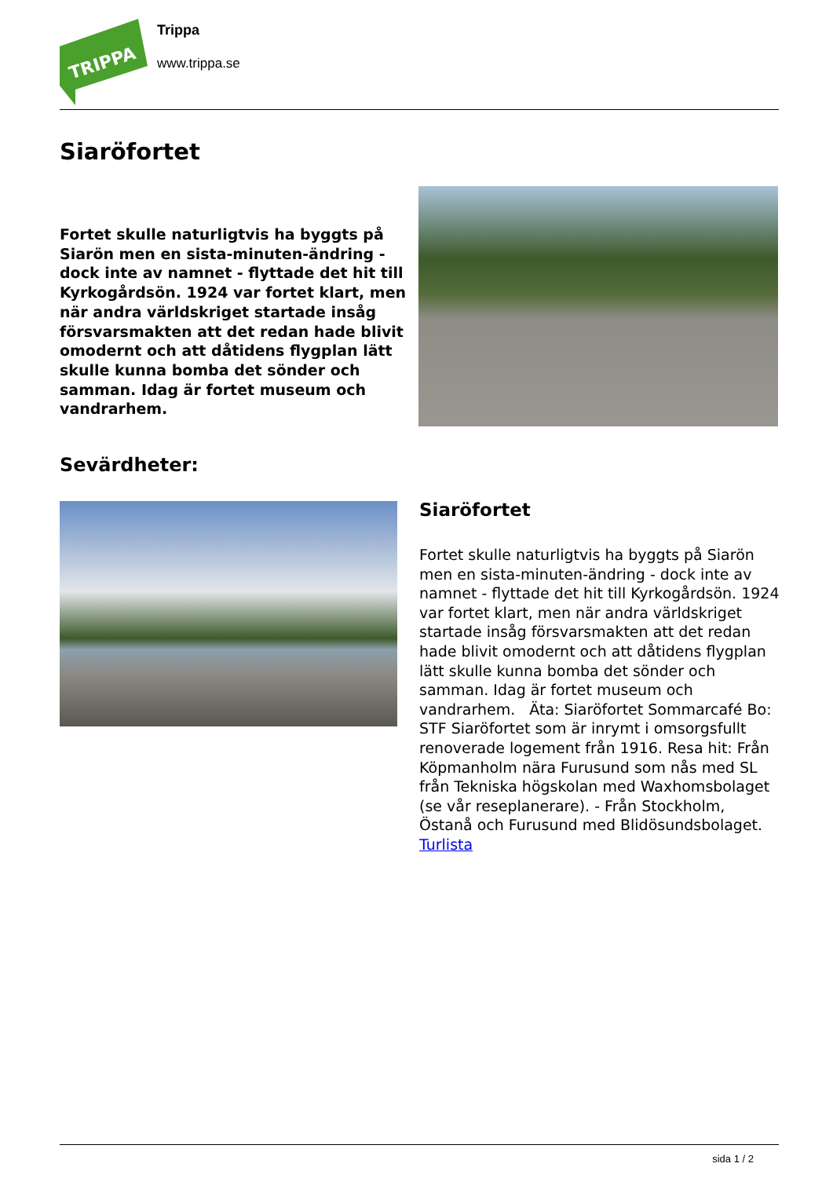TRIPPA
Trippa
www.trippa.se
Siaröfortet
Fortet skulle naturligtvis ha byggts på Siarön men en sista-minuten-ändring - dock inte av namnet - flyttade det hit till Kyrkogårdsön. 1924 var fortet klart, men när andra världskriget startade insåg försvarsmakten att det redan hade blivit omodernt och att dåtidens flygplan lätt skulle kunna bomba det sönder och samman. Idag är fortet museum och vandrarhem.
Sevärdheter:
Siaröfortet
Fortet skulle naturligtvis ha byggts på Siarön men en sista-minuten-ändring - dock inte av namnet - flyttade det hit till Kyrkogårdsön. 1924 var fortet klart, men när andra världskriget startade insåg försvarsmakten att det redan hade blivit omodernt och att dåtidens flygplan lätt skulle kunna bomba det sönder och samman. Idag är fortet museum och vandrarhem. Äta: Siaröfortet Sommarcafé Bo: STF Siaröfortet som är inrymt i omsorgsfullt renoverade logement från 1916. Resa hit: Från Köpmanholm nära Furusund som nås med SL från Tekniska högskolan med Waxhomsbolaget (se vår reseplanerare). - Från Stockholm, Östanå och Furusund med Blidösundsbolaget. Turlista
sida 1 / 2